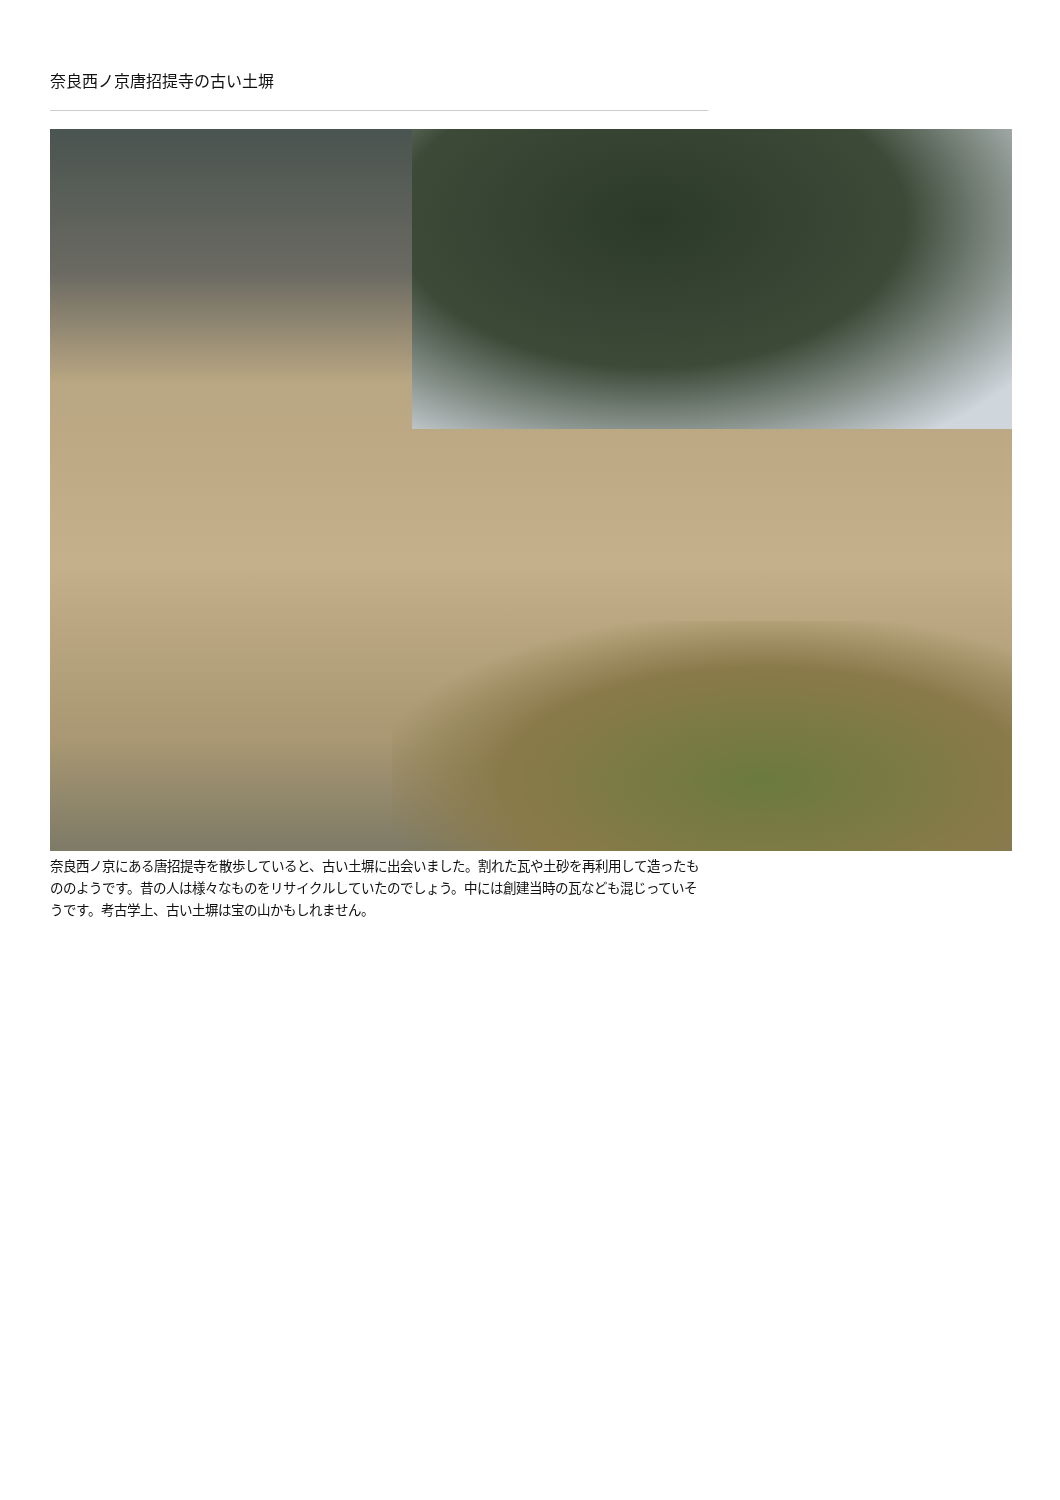奈良西ノ京唐招提寺の古い土塀
奈良西ノ京にある唐招提寺を散歩していると、古い土塀に出会いました。割れた瓦や土砂を再利用して造ったもののようです。昔の人は様々なものをリサイクルしていたのでしょう。中には創建当時の瓦なども混じっていそうです。考古学上、古い土塀は宝の山かもしれません。